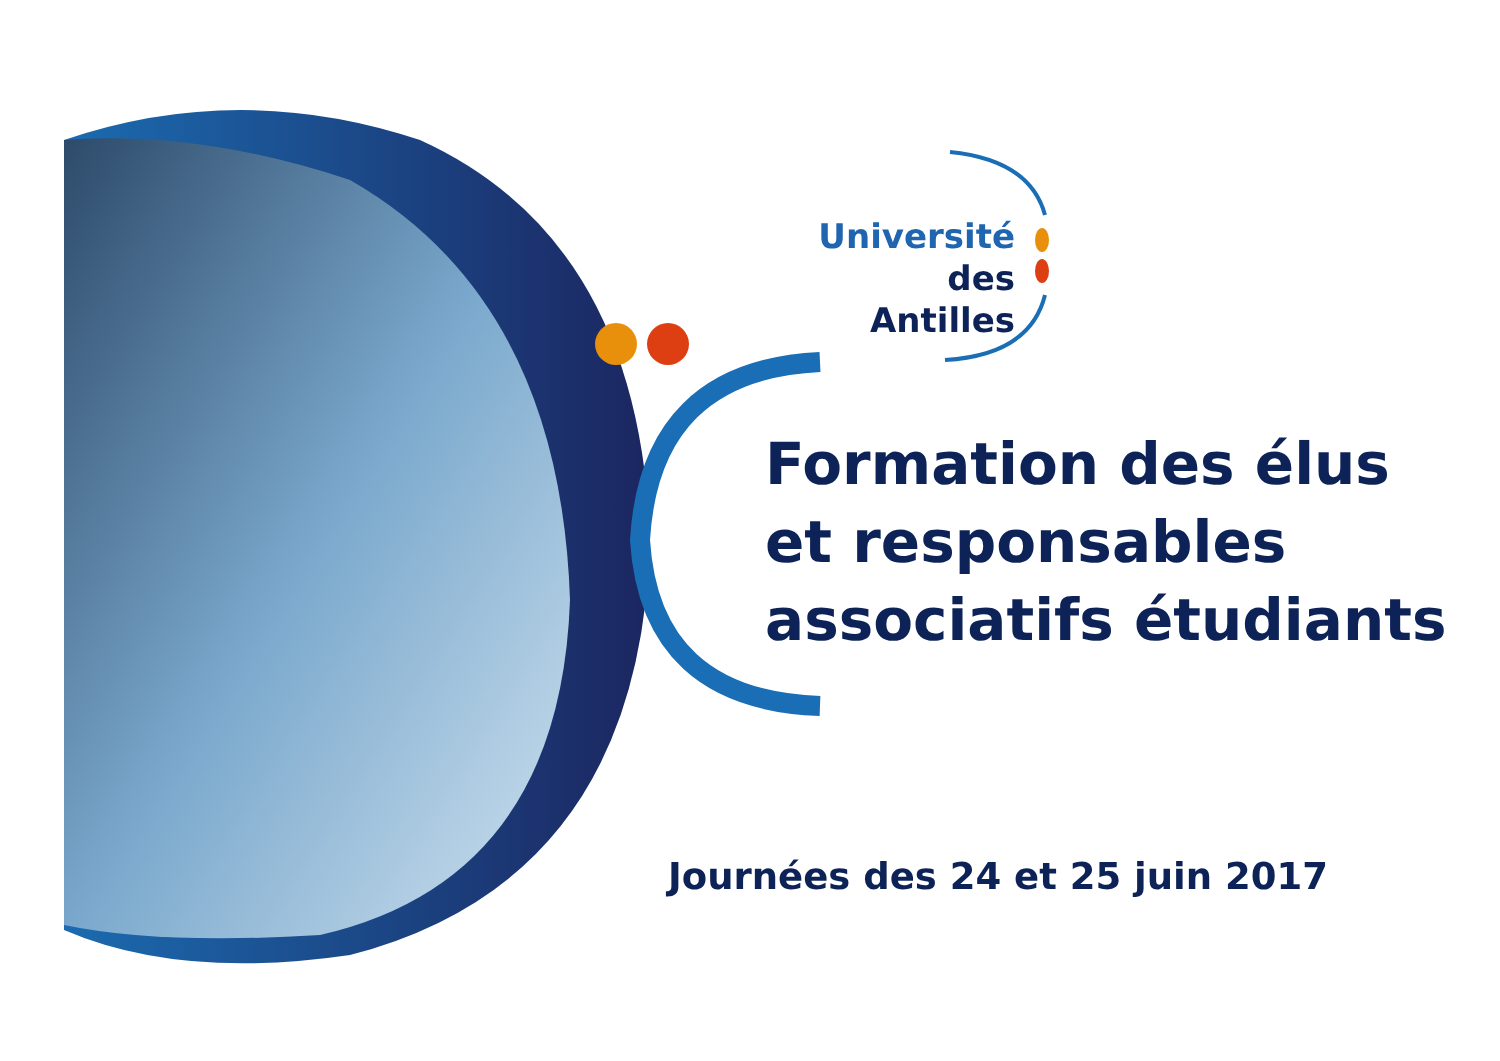Université
des Antilles
Formation des élus
et responsables
associatifs étudiants
Journées des 24 et 25 juin 2017